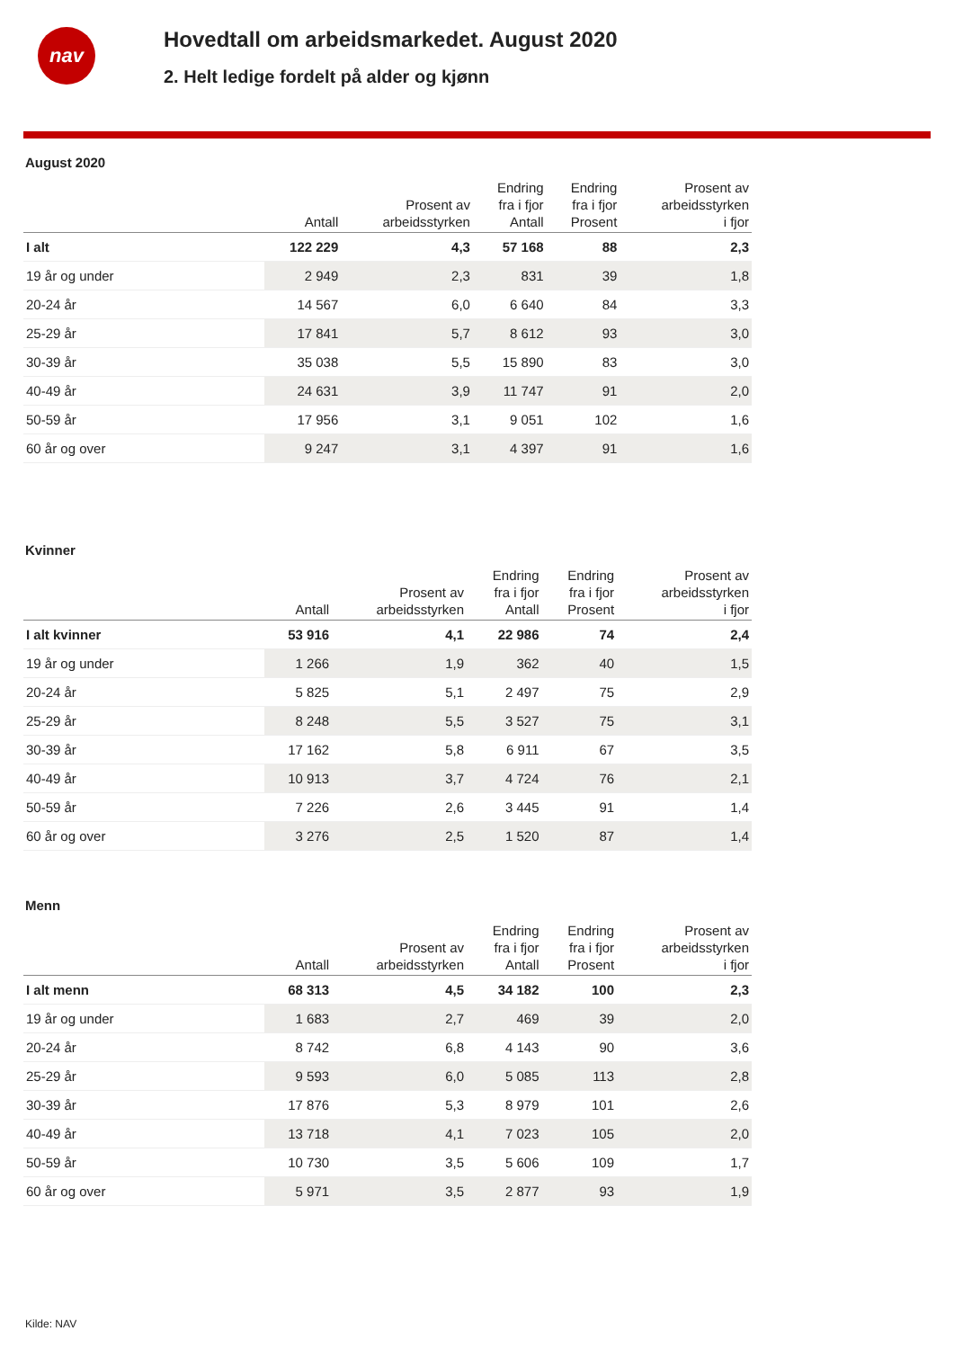nav
Hovedtall om arbeidsmarkedet. August 2020
2. Helt ledige fordelt på alder og kjønn
August 2020
| | Antall | Prosent av arbeidsstyrken | Endring fra i fjor Antall | Endring fra i fjor Prosent | Prosent av arbeidsstyrken i fjor |
| --- | --- | --- | --- | --- | --- |
| I alt | 122 229 | 4,3 | 57 168 | 88 | 2,3 |
| 19 år og under | 2 949 | 2,3 | 831 | 39 | 1,8 |
| 20-24 år | 14 567 | 6,0 | 6 640 | 84 | 3,3 |
| 25-29 år | 17 841 | 5,7 | 8 612 | 93 | 3,0 |
| 30-39 år | 35 038 | 5,5 | 15 890 | 83 | 3,0 |
| 40-49 år | 24 631 | 3,9 | 11 747 | 91 | 2,0 |
| 50-59 år | 17 956 | 3,1 | 9 051 | 102 | 1,6 |
| 60 år og over | 9 247 | 3,1 | 4 397 | 91 | 1,6 |
Kvinner
| | Antall | Prosent av arbeidsstyrken | Endring fra i fjor Antall | Endring fra i fjor Prosent | Prosent av arbeidsstyrken i fjor |
| --- | --- | --- | --- | --- | --- |
| I alt kvinner | 53 916 | 4,1 | 22 986 | 74 | 2,4 |
| 19 år og under | 1 266 | 1,9 | 362 | 40 | 1,5 |
| 20-24 år | 5 825 | 5,1 | 2 497 | 75 | 2,9 |
| 25-29 år | 8 248 | 5,5 | 3 527 | 75 | 3,1 |
| 30-39 år | 17 162 | 5,8 | 6 911 | 67 | 3,5 |
| 40-49 år | 10 913 | 3,7 | 4 724 | 76 | 2,1 |
| 50-59 år | 7 226 | 2,6 | 3 445 | 91 | 1,4 |
| 60 år og over | 3 276 | 2,5 | 1 520 | 87 | 1,4 |
Menn
| | Antall | Prosent av arbeidsstyrken | Endring fra i fjor Antall | Endring fra i fjor Prosent | Prosent av arbeidsstyrken i fjor |
| --- | --- | --- | --- | --- | --- |
| I alt menn | 68 313 | 4,5 | 34 182 | 100 | 2,3 |
| 19 år og under | 1 683 | 2,7 | 469 | 39 | 2,0 |
| 20-24 år | 8 742 | 6,8 | 4 143 | 90 | 3,6 |
| 25-29 år | 9 593 | 6,0 | 5 085 | 113 | 2,8 |
| 30-39 år | 17 876 | 5,3 | 8 979 | 101 | 2,6 |
| 40-49 år | 13 718 | 4,1 | 7 023 | 105 | 2,0 |
| 50-59 år | 10 730 | 3,5 | 5 606 | 109 | 1,7 |
| 60 år og over | 5 971 | 3,5 | 2 877 | 93 | 1,9 |
Kilde: NAV